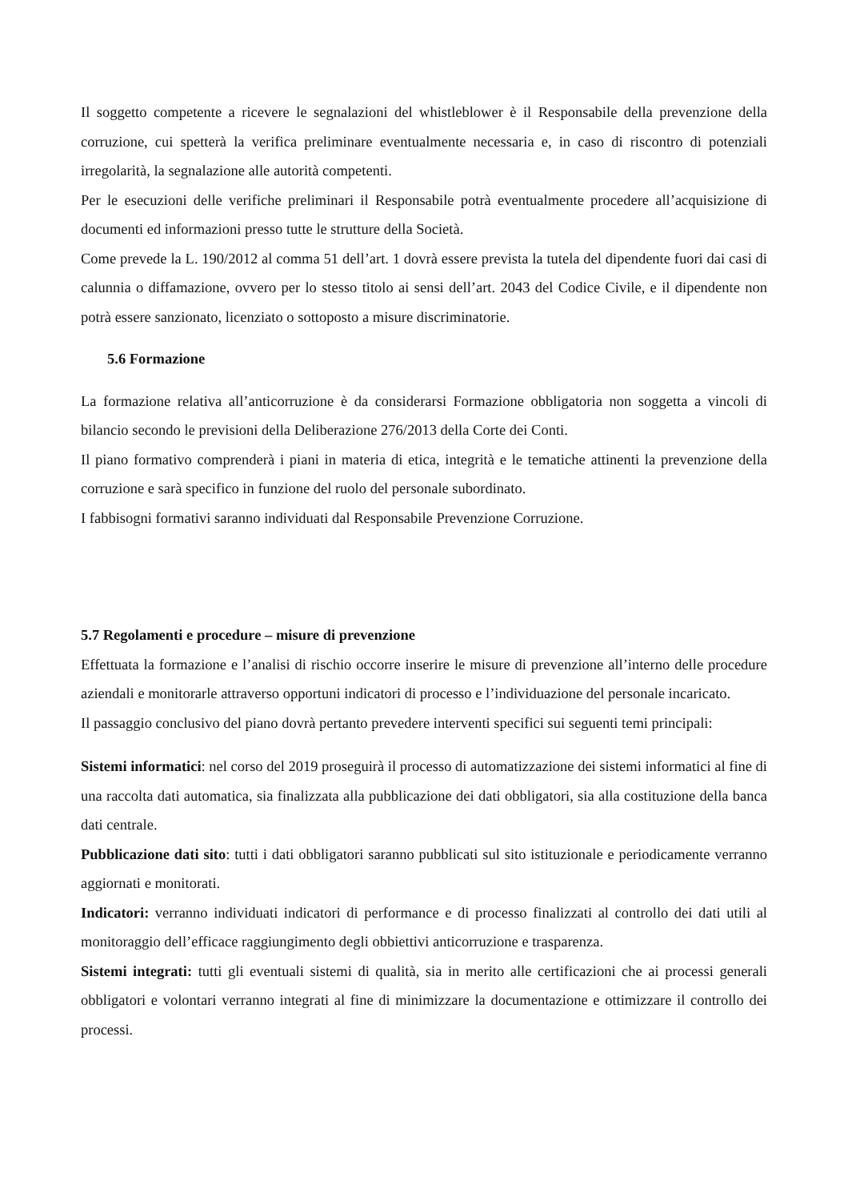Il soggetto competente a ricevere le segnalazioni del whistleblower è il Responsabile della prevenzione della corruzione, cui spetterà la verifica preliminare eventualmente necessaria e, in caso di riscontro di potenziali irregolarità, la segnalazione alle autorità competenti.
Per le esecuzioni delle verifiche preliminari il Responsabile potrà eventualmente procedere all’acquisizione di documenti ed informazioni presso tutte le strutture della Società.
Come prevede la L. 190/2012 al comma 51 dell’art. 1 dovrà essere prevista la tutela del dipendente fuori dai casi di calunnia o diffamazione, ovvero per lo stesso titolo ai sensi dell’art. 2043 del Codice Civile, e il dipendente non potrà essere sanzionato, licenziato o sottoposto a misure discriminatorie.
5.6 Formazione
La formazione relativa all’anticorruzione è da considerarsi Formazione obbligatoria non soggetta a vincoli di bilancio secondo le previsioni della Deliberazione 276/2013 della Corte dei Conti.
Il piano formativo comprenderà i piani in materia di etica, integrità e le tematiche attinenti la prevenzione della corruzione e sarà specifico in funzione del ruolo del personale subordinato.
I fabbisogni formativi saranno individuati dal Responsabile Prevenzione Corruzione.
5.7 Regolamenti e procedure – misure di prevenzione
Effettuata la formazione e l’analisi di rischio occorre inserire le misure di prevenzione all’interno delle procedure aziendali e monitorarle attraverso opportuni indicatori di processo e l’individuazione del personale incaricato.
Il passaggio conclusivo del piano dovrà pertanto prevedere interventi specifici sui seguenti temi principali:
Sistemi informatici: nel corso del 2019 proseguirà il processo di automatizzazione dei sistemi informatici al fine di una raccolta dati automatica, sia finalizzata alla pubblicazione dei dati obbligatori, sia alla costituzione della banca dati centrale.
Pubblicazione dati sito: tutti i dati obbligatori saranno pubblicati sul sito istituzionale e periodicamente verranno aggiornati e monitorati.
Indicatori: verranno individuati indicatori di performance e di processo finalizzati al controllo dei dati utili al monitoraggio dell’efficace raggiungimento degli obbiettivi anticorruzione e trasparenza.
Sistemi integrati: tutti gli eventuali sistemi di qualità, sia in merito alle certificazioni che ai processi generali obbligatori e volontari verranno integrati al fine di minimizzare la documentazione e ottimizzare il controllo dei processi.